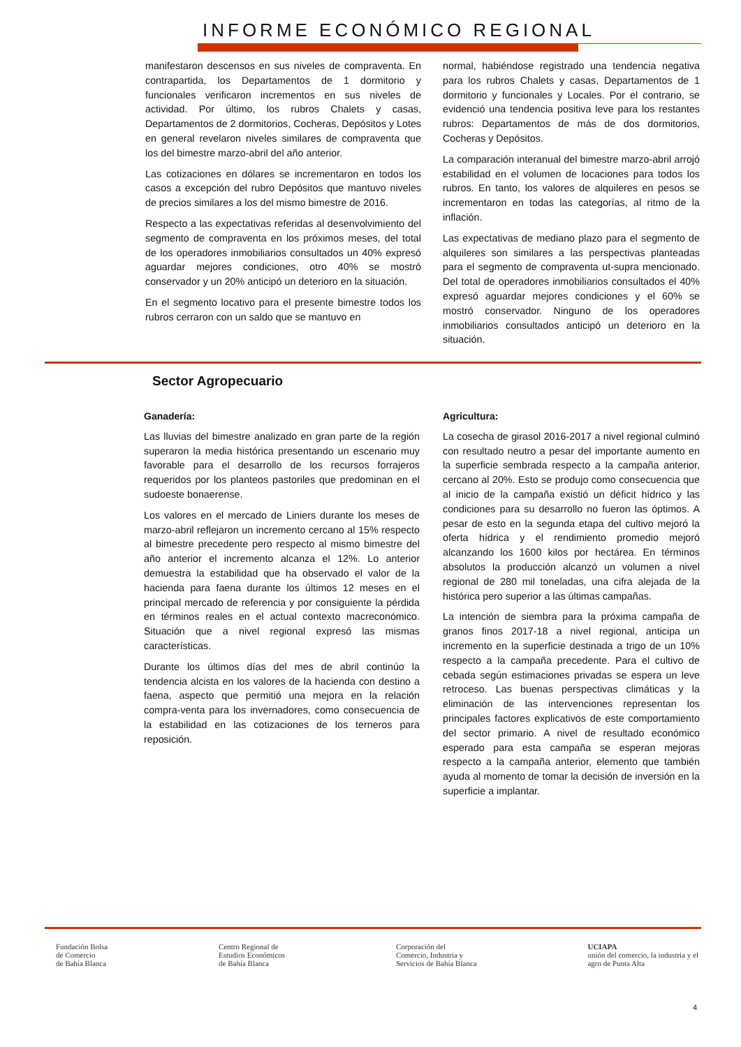INFORME ECONÓMICO REGIONAL
manifestaron descensos en sus niveles de compraventa. En contrapartida, los Departamentos de 1 dormitorio y funcionales verificaron incrementos en sus niveles de actividad. Por último, los rubros Chalets y casas, Departamentos de 2 dormitorios, Cocheras, Depósitos y Lotes en general revelaron niveles similares de compraventa que los del bimestre marzo-abril del año anterior.
Las cotizaciones en dólares se incrementaron en todos los casos a excepción del rubro Depósitos que mantuvo niveles de precios similares a los del mismo bimestre de 2016.
Respecto a las expectativas referidas al desenvolvimiento del segmento de compraventa en los próximos meses, del total de los operadores inmobiliarios consultados un 40% expresó aguardar mejores condiciones, otro 40% se mostró conservador y un 20% anticipó un deterioro en la situación.
En el segmento locativo para el presente bimestre todos los rubros cerraron con un saldo que se mantuvo en
normal, habiéndose registrado una tendencia negativa para los rubros Chalets y casas, Departamentos de 1 dormitorio y funcionales y Locales. Por el contrario, se evidenció una tendencia positiva leve para los restantes rubros: Departamentos de más de dos dormitorios, Cocheras y Depósitos.
La comparación interanual del bimestre marzo-abril arrojó estabilidad en el volumen de locaciones para todos los rubros. En tanto, los valores de alquileres en pesos se incrementaron en todas las categorías, al ritmo de la inflación.
Las expectativas de mediano plazo para el segmento de alquileres son similares a las perspectivas planteadas para el segmento de compraventa ut-supra mencionado. Del total de operadores inmobiliarios consultados el 40% expresó aguardar mejores condiciones y el 60% se mostró conservador. Ninguno de los operadores inmobiliarios consultados anticipó un deterioro en la situación.
Sector Agropecuario
Ganadería:
Las lluvias del bimestre analizado en gran parte de la región superaron la media histórica presentando un escenario muy favorable para el desarrollo de los recursos forrajeros requeridos por los planteos pastoriles que predominan en el sudoeste bonaerense.
Los valores en el mercado de Liniers durante los meses de marzo-abril reflejaron un incremento cercano al 15% respecto al bimestre precedente pero respecto al mismo bimestre del año anterior el incremento alcanza el 12%. Lo anterior demuestra la estabilidad que ha observado el valor de la hacienda para faena durante los últimos 12 meses en el principal mercado de referencia y por consiguiente la pérdida en términos reales en el actual contexto macreconómico. Situación que a nivel regional expresó las mismas características.
Durante los últimos días del mes de abril continúo la tendencia alcista en los valores de la hacienda con destino a faena, aspecto que permitió una mejora en la relación compra-venta para los invernadores, como consecuencia de la estabilidad en las cotizaciones de los terneros para reposición.
Agricultura:
La cosecha de girasol 2016-2017 a nivel regional culminó con resultado neutro a pesar del importante aumento en la superficie sembrada respecto a la campaña anterior, cercano al 20%. Esto se produjo como consecuencia que al inicio de la campaña existió un déficit hídrico y las condiciones para su desarrollo no fueron las óptimos. A pesar de esto en la segunda etapa del cultivo mejoró la oferta hídrica y el rendimiento promedio mejoró alcanzando los 1600 kilos por hectárea. En términos absolutos la producción alcanzó un volumen a nivel regional de 280 mil toneladas, una cifra alejada de la histórica pero superior a las últimas campañas.
La intención de siembra para la próxima campaña de granos finos 2017-18 a nivel regional, anticipa un incremento en la superficie destinada a trigo de un 10% respecto a la campaña precedente. Para el cultivo de cebada según estimaciones privadas se espera un leve retroceso. Las buenas perspectivas climáticas y la eliminación de las intervenciones representan los principales factores explicativos de este comportamiento del sector primario. A nivel de resultado económico esperado para esta campaña se esperan mejoras respecto a la campaña anterior, elemento que también ayuda al momento de tomar la decisión de inversión en la superficie a implantar.
Fundación Bolsa
de Comercio
de Bahía Blanca
Centro Regional de
Estudios Económicos
de Bahía Blanca
Corporación del
Comercio, Industria y
Servicios de Bahía Blanca
UCIAPA
unión del comercio, la industria y el
agro de Punta Alta
4